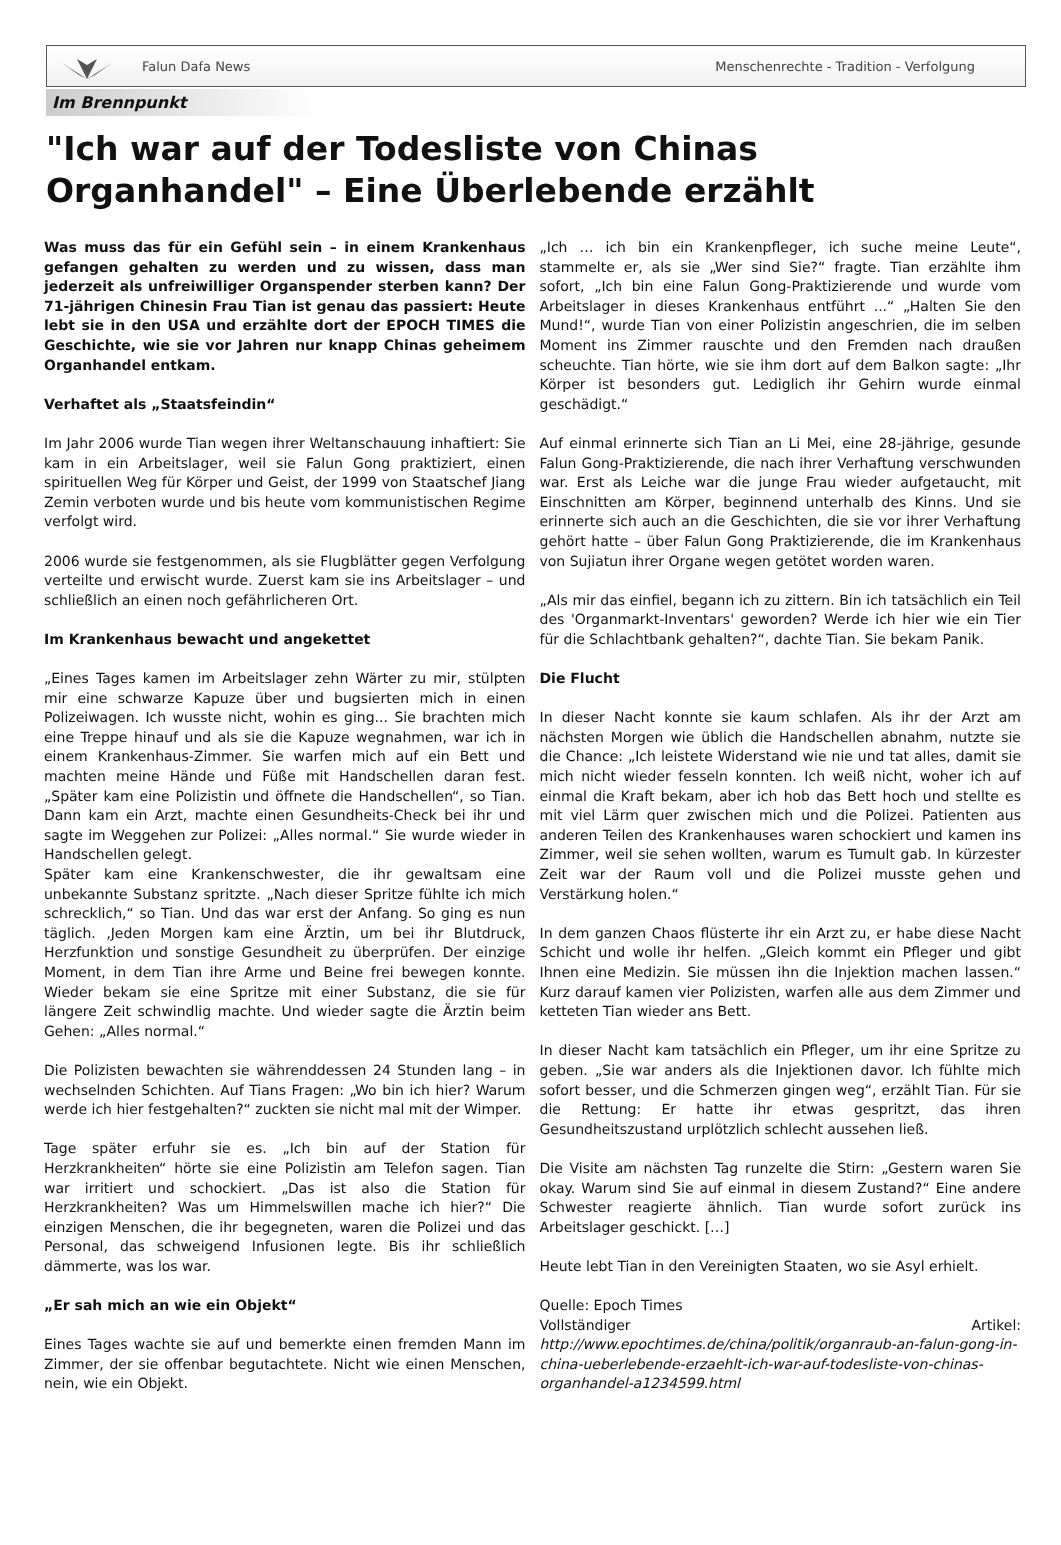Falun Dafa News
Menschenrechte - Tradition - Verfolgung
Im Brennpunkt
"Ich war auf der Todesliste von Chinas Organhandel" – Eine Überlebende erzählt
Was muss das für ein Gefühl sein – in einem Krankenhaus gefangen gehalten zu werden und zu wissen, dass man jederzeit als unfreiwilliger Organspender sterben kann? Der 71-jährigen Chinesin Frau Tian ist genau das passiert: Heute lebt sie in den USA und erzählte dort der EPOCH TIMES die Geschichte, wie sie vor Jahren nur knapp Chinas geheimem Organhandel entkam.
Verhaftet als „Staatsfeindin“
Im Jahr 2006 wurde Tian wegen ihrer Weltanschauung inhaftiert: Sie kam in ein Arbeitslager, weil sie Falun Gong praktiziert, einen spirituellen Weg für Körper und Geist, der 1999 von Staatschef Jiang Zemin verboten wurde und bis heute vom kommunistischen Regime verfolgt wird.
2006 wurde sie festgenommen, als sie Flugblätter gegen Verfolgung verteilte und erwischt wurde. Zuerst kam sie ins Arbeitslager – und schließlich an einen noch gefährlicheren Ort.
Im Krankenhaus bewacht und angekettet
„Eines Tages kamen im Arbeitslager zehn Wärter zu mir, stülpten mir eine schwarze Kapuze über und bugsierten mich in einen Polizeiwagen. Ich wusste nicht, wohin es ging... Sie brachten mich eine Treppe hinauf und als sie die Kapuze wegnahmen, war ich in einem Krankenhaus-Zimmer. Sie warfen mich auf ein Bett und machten meine Hände und Füße mit Handschellen daran fest. „Später kam eine Polizistin und öffnete die Handschellen“, so Tian. Dann kam ein Arzt, machte einen Gesundheits-Check bei ihr und sagte im Weggehen zur Polizei: „Alles normal.“ Sie wurde wieder in Handschellen gelegt.
Später kam eine Krankenschwester, die ihr gewaltsam eine unbekannte Substanz spritzte. „Nach dieser Spritze fühlte ich mich schrecklich,“ so Tian. Und das war erst der Anfang. So ging es nun täglich. ‚Jeden Morgen kam eine Ärztin, um bei ihr Blutdruck, Herzfunktion und sonstige Gesundheit zu überprüfen. Der einzige Moment, in dem Tian ihre Arme und Beine frei bewegen konnte. Wieder bekam sie eine Spritze mit einer Substanz, die sie für längere Zeit schwindlig machte. Und wieder sagte die Ärztin beim Gehen: „Alles normal.“
Die Polizisten bewachten sie währenddessen 24 Stunden lang – in wechselnden Schichten. Auf Tians Fragen: „Wo bin ich hier? Warum werde ich hier festgehalten?“ zuckten sie nicht mal mit der Wimper.
Tage später erfuhr sie es. „Ich bin auf der Station für Herzkrankheiten“ hörte sie eine Polizistin am Telefon sagen. Tian war irritiert und schockiert. „Das ist also die Station für Herzkrankheiten? Was um Himmelswillen mache ich hier?“ Die einzigen Menschen, die ihr begegneten, waren die Polizei und das Personal, das schweigend Infusionen legte. Bis ihr schließlich dämmerte, was los war.
„Er sah mich an wie ein Objekt“
Eines Tages wachte sie auf und bemerkte einen fremden Mann im Zimmer, der sie offenbar begutachtete. Nicht wie einen Menschen, nein, wie ein Objekt.
„Ich … ich bin ein Krankenpfleger, ich suche meine Leute“, stammelte er, als sie „Wer sind Sie?“ fragte. Tian erzählte ihm sofort, „Ich bin eine Falun Gong-Praktizierende und wurde vom Arbeitslager in dieses Krankenhaus entführt ...“ „Halten Sie den Mund!“, wurde Tian von einer Polizistin angeschrien, die im selben Moment ins Zimmer rauschte und den Fremden nach draußen scheuchte. Tian hörte, wie sie ihm dort auf dem Balkon sagte: „Ihr Körper ist besonders gut. Lediglich ihr Gehirn wurde einmal geschädigt.“
Auf einmal erinnerte sich Tian an Li Mei, eine 28-jährige, gesunde Falun Gong-Praktizierende, die nach ihrer Verhaftung verschwunden war. Erst als Leiche war die junge Frau wieder aufgetaucht, mit Einschnitten am Körper, beginnend unterhalb des Kinns. Und sie erinnerte sich auch an die Geschichten, die sie vor ihrer Verhaftung gehört hatte – über Falun Gong Praktizierende, die im Krankenhaus von Sujiatun ihrer Organe wegen getötet worden waren.
„Als mir das einfiel, begann ich zu zittern. Bin ich tatsächlich ein Teil des 'Organmarkt-Inventars' geworden? Werde ich hier wie ein Tier für die Schlachtbank gehalten?“, dachte Tian. Sie bekam Panik.
Die Flucht
In dieser Nacht konnte sie kaum schlafen. Als ihr der Arzt am nächsten Morgen wie üblich die Handschellen abnahm, nutzte sie die Chance: „Ich leistete Widerstand wie nie und tat alles, damit sie mich nicht wieder fesseln konnten. Ich weiß nicht, woher ich auf einmal die Kraft bekam, aber ich hob das Bett hoch und stellte es mit viel Lärm quer zwischen mich und die Polizei. Patienten aus anderen Teilen des Krankenhauses waren schockiert und kamen ins Zimmer, weil sie sehen wollten, warum es Tumult gab. In kürzester Zeit war der Raum voll und die Polizei musste gehen und Verstärkung holen.“
In dem ganzen Chaos flüsterte ihr ein Arzt zu, er habe diese Nacht Schicht und wolle ihr helfen. „Gleich kommt ein Pfleger und gibt Ihnen eine Medizin. Sie müssen ihn die Injektion machen lassen.“ Kurz darauf kamen vier Polizisten, warfen alle aus dem Zimmer und ketteten Tian wieder ans Bett.
In dieser Nacht kam tatsächlich ein Pfleger, um ihr eine Spritze zu geben. „Sie war anders als die Injektionen davor. Ich fühlte mich sofort besser, und die Schmerzen gingen weg“, erzählt Tian. Für sie die Rettung: Er hatte ihr etwas gespritzt, das ihren Gesundheitszustand urplötzlich schlecht aussehen ließ.
Die Visite am nächsten Tag runzelte die Stirn: „Gestern waren Sie okay. Warum sind Sie auf einmal in diesem Zustand?“ Eine andere Schwester reagierte ähnlich. Tian wurde sofort zurück ins Arbeitslager geschickt. […]
Heute lebt Tian in den Vereinigten Staaten, wo sie Asyl erhielt.
Quelle: Epoch Times
Vollständiger Artikel: http://www.epochtimes.de/china/politik/organraub-an-falun-gong-in-china-ueberlebende-erzaehlt-ich-war-auf-todesliste-von-chinas-organhandel-a1234599.html